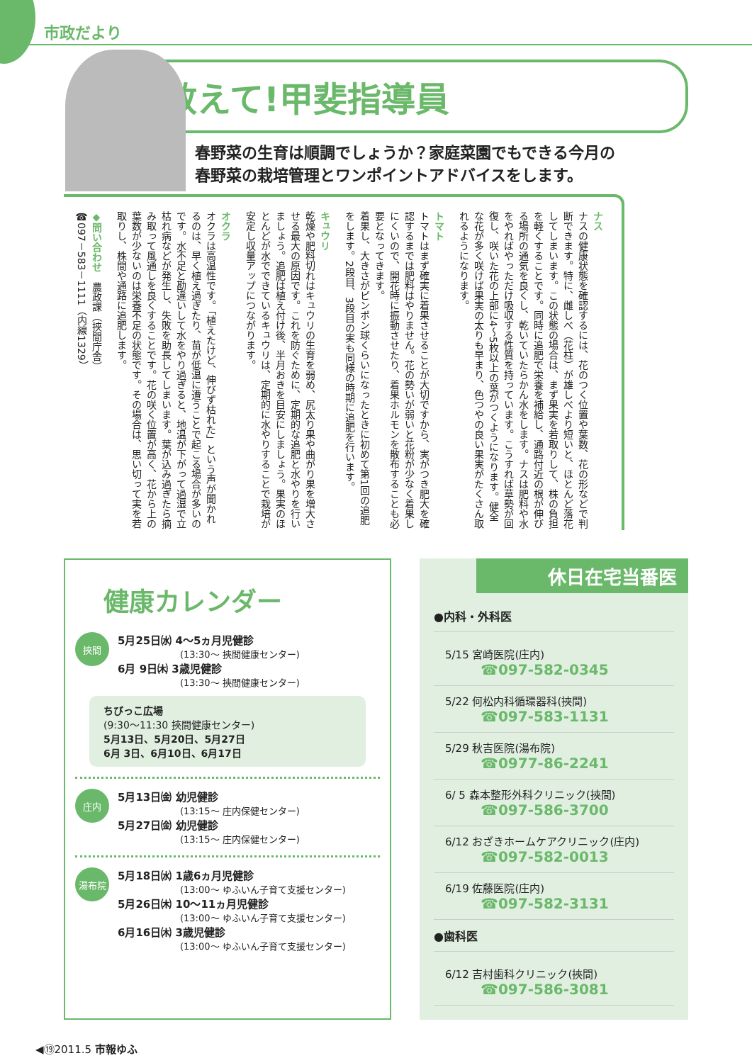市政だより
教えて!甲斐指導員
春野菜の生育は順調でしょうか？家庭菜園でもできる今月の
春野菜の栽培管理とワンポイントアドバイスをします。
ナス
ナスの健康状態を確認するには、花のつく位置や葉数、花の形などで判断できます。特に、雌しべ（花柱）が雄しべより短いと、ほとんど落花してしまいます。この状態の場合は、まず果実を若取りして、株の負担を軽くすることです。同時に追肥で栄養を補給し、通路付近の根が伸びる場所の通気を良くし、乾いていたらかん水をします。ナスは肥料や水をやればやっただけ吸収する性質を持っています。こうすれば草勢が回復し、咲いた花の上部に4～5枚以上の葉がつくようになります。健全な花が多く咲けば果実の太りも早まり、色つやの良い果実がたくさん取れるようになります。
トマト
トマトはまず確実に着果させることが大切ですから、実がつき肥大を確認するまでは肥料はやりません。花の勢いが弱いと花粉が少なく着果しにくいので、開花時に振動させたり、着果ホルモンを散布することも必要となってきます。
着果し、大きさがピンポン球くらいになったときに初めて第1回の追肥をします。2段目、3段目の実も同様の時期に追肥を行います。
キュウリ
乾燥や肥料切れはキュウリの生育を弱め、尻太り果や曲がり果を増大させる最大の原因です。これを防ぐために、定期的な追肥と水やりを行いましょう。追肥は植え付け後、半月おきを目安にしましょう。果実のほとんどが水でできているキュウリは、定期的に水やりすることで栽培が安定し収量アップにつながります。
オクラ
オクラは高温性です。「植えたけど、伸びず枯れた」という声が聞かれるのは、早く植え過ぎたり、苗が低温に遭うことで起こる場合が多いのです。水不足と勘違いして水をやり過ぎると、地温が下がって過湿で立枯れ病などが発生し、失敗を助長してしまいます。葉が込み過ぎたら摘み取って風通しを良くすることです。花の咲く位置が高く、花から上の葉数が少ないのは栄養不足の状態です。その場合は、思い切って実を若取りし、株間や通路に追肥します。
◆問い合わせ　農政課（挾間庁舎）
☎097－583－1111（内線1329）
健康カレンダー
挾間
5月25日㈬ 4～5ヵ月児健診
(13:30～ 挾間健康センター)
6月 9日㈭ 3歳児健診
(13:30～ 挾間健康センター)
ちびっこ広場
(9:30～11:30 挾間健康センター)
5月13日、5月20日、5月27日
6月 3日、6月10日、6月17日
庄内
5月13日㈮ 幼児健診
(13:15～ 庄内保健センター)
5月27日㈮ 幼児健診
(13:15～ 庄内保健センター)
湯布院
5月18日㈬ 1歳6ヵ月児健診
(13:00～ ゆふいん子育て支援センター)
5月26日㈭ 10～11ヵ月児健診
(13:00～ ゆふいん子育て支援センター)
6月16日㈭ 3歳児健診
(13:00～ ゆふいん子育て支援センター)
休日在宅当番医
●内科・外科医
5/15 宮崎医院(庄内)
☎097-582-0345
5/22 何松内科循環器科(挾間)
☎097-583-1131
5/29 秋吉医院(湯布院)
☎0977-86-2241
6/ 5 森本整形外科クリニック(挾間)
☎097-586-3700
6/12 おざきホームケアクリニック(庄内)
☎097-582-0013
6/19 佐藤医院(庄内)
☎097-582-3131
●歯科医
6/12 吉村歯科クリニック(挾間)
☎097-586-3081
◀⑲2011.5 市報ゆふ